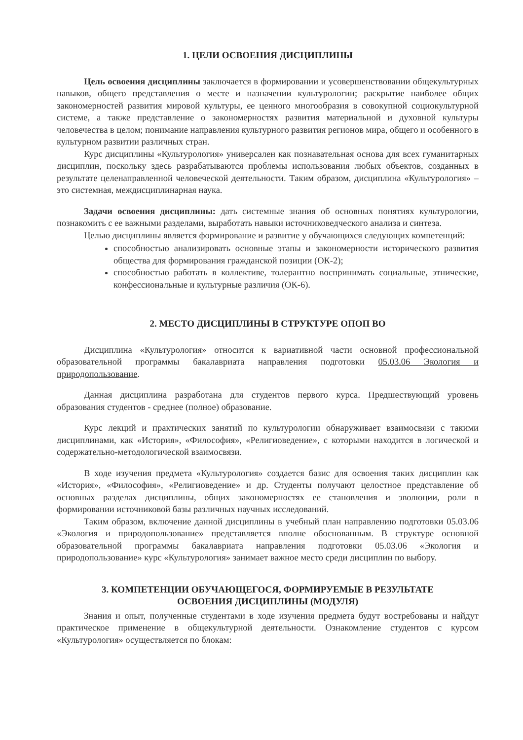1. ЦЕЛИ ОСВОЕНИЯ ДИСЦИПЛИНЫ
Цель освоения дисциплины заключается в формировании и усовершенствовании общекультурных навыков, общего представления о месте и назначении культурологии; раскрытие наиболее общих закономерностей развития мировой культуры, ее ценного многообразия в совокупной социокультурной системе, а также представление о закономерностях развития материальной и духовной культуры человечества в целом; понимание направления культурного развития регионов мира, общего и особенного в культурном развитии различных стран.
Курс дисциплины «Культурология» универсален как познавательная основа для всех гуманитарных дисциплин, поскольку здесь разрабатываются проблемы использования любых объектов, созданных в результате целенаправленной человеческой деятельности. Таким образом, дисциплина «Культурология» – это системная, междисциплинарная наука.
Задачи освоения дисциплины: дать системные знания об основных понятиях культурологии, познакомить с ее важными разделами, выработать навыки источниковедческого анализа и синтеза.
Целью дисциплины является формирование и развитие у обучающихся следующих компетенций:
способностью анализировать основные этапы и закономерности исторического развития общества для формирования гражданской позиции (ОК-2);
способностью работать в коллективе, толерантно воспринимать социальные, этнические, конфессиональные и культурные различия (ОК-6).
2. МЕСТО ДИСЦИПЛИНЫ В СТРУКТУРЕ ОПОП ВО
Дисциплина «Культурология» относится к вариативной части основной профессиональной образовательной программы бакалавриата направления подготовки 05.03.06 Экология и природопользование.
Данная дисциплина разработана для студентов первого курса. Предшествующий уровень образования студентов - среднее (полное) образование.
Курс лекций и практических занятий по культурологии обнаруживает взаимосвязи с такими дисциплинами, как «История», «Философия», «Религиоведение», с которыми находится в логической и содержательно-методологической взаимосвязи.
В ходе изучения предмета «Культурология» создается базис для освоения таких дисциплин как «История», «Философия», «Религиоведение» и др. Студенты получают целостное представление об основных разделах дисциплины, общих закономерностях ее становления и эволюции, роли в формировании источниковой базы различных научных исследований.
Таким образом, включение данной дисциплины в учебный план направлению подготовки 05.03.06 «Экология и природопользование» представляется вполне обоснованным. В структуре основной образовательной программы бакалавриата направления подготовки 05.03.06 «Экология и природопользование» курс «Культурология» занимает важное место среди дисциплин по выбору.
3. КОМПЕТЕНЦИИ ОБУЧАЮЩЕГОСЯ, ФОРМИРУЕМЫЕ В РЕЗУЛЬТАТЕ
ОСВОЕНИЯ ДИСЦИПЛИНЫ (МОДУЛЯ)
Знания и опыт, полученные студентами в ходе изучения предмета будут востребованы и найдут практическое применение в общекультурной деятельности. Ознакомление студентов с курсом «Культурология» осуществляется по блокам: